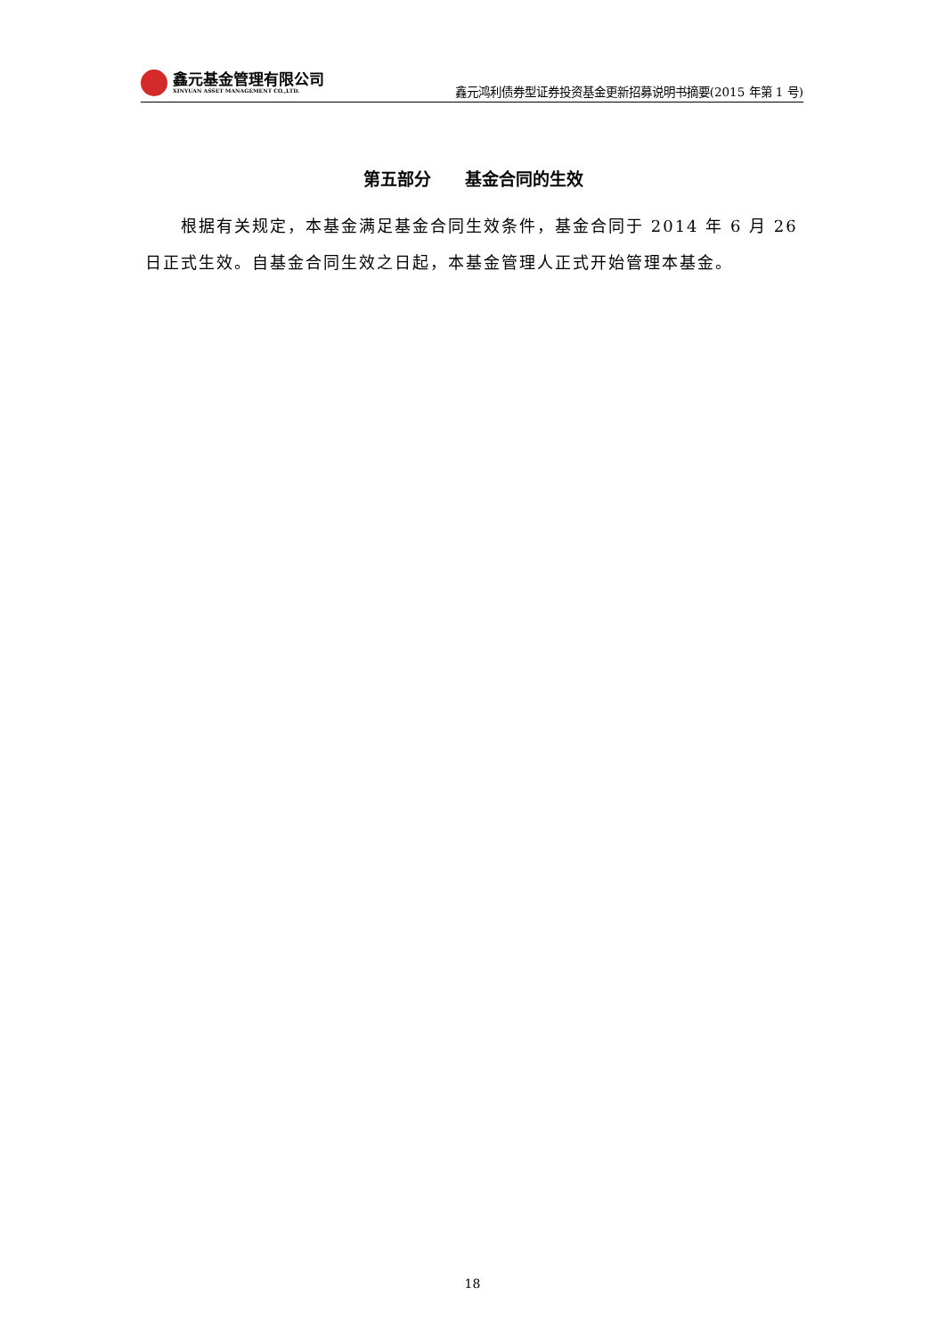鑫元基金管理有限公司
XINYUAN ASSET MANAGEMENT CO.,LTD.
鑫元鸿利债券型证券投资基金更新招募说明书摘要(2015 年第 1 号)
第五部分　　基金合同的生效
根据有关规定，本基金满足基金合同生效条件，基金合同于 2014 年 6 月 26 日正式生效。自基金合同生效之日起，本基金管理人正式开始管理本基金。
18